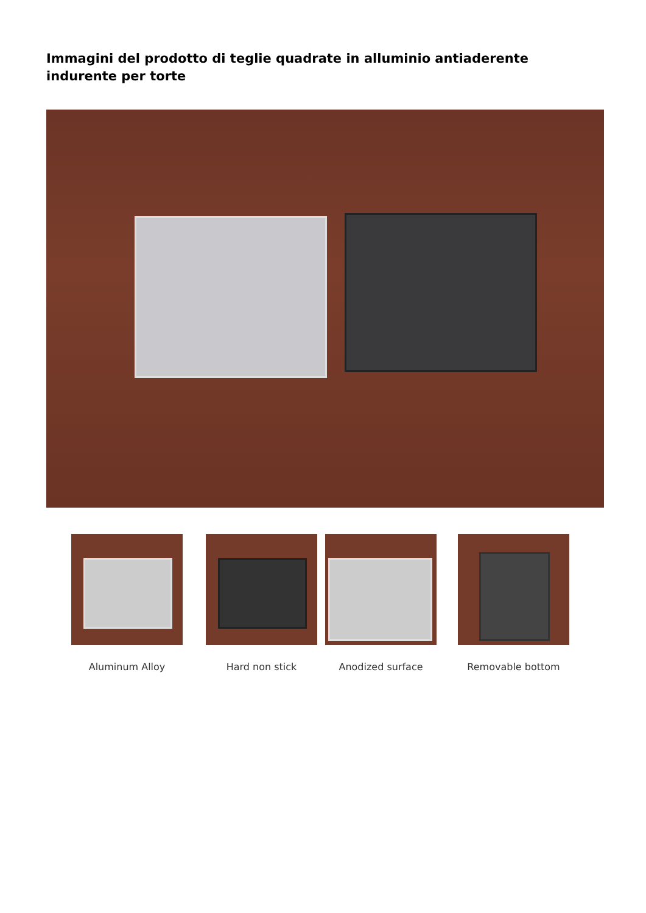Immagini del prodotto di teglie quadrate in alluminio antiaderente indurente per torte
Aluminum Alloy Hard non stick Anodized surface Removable bottom